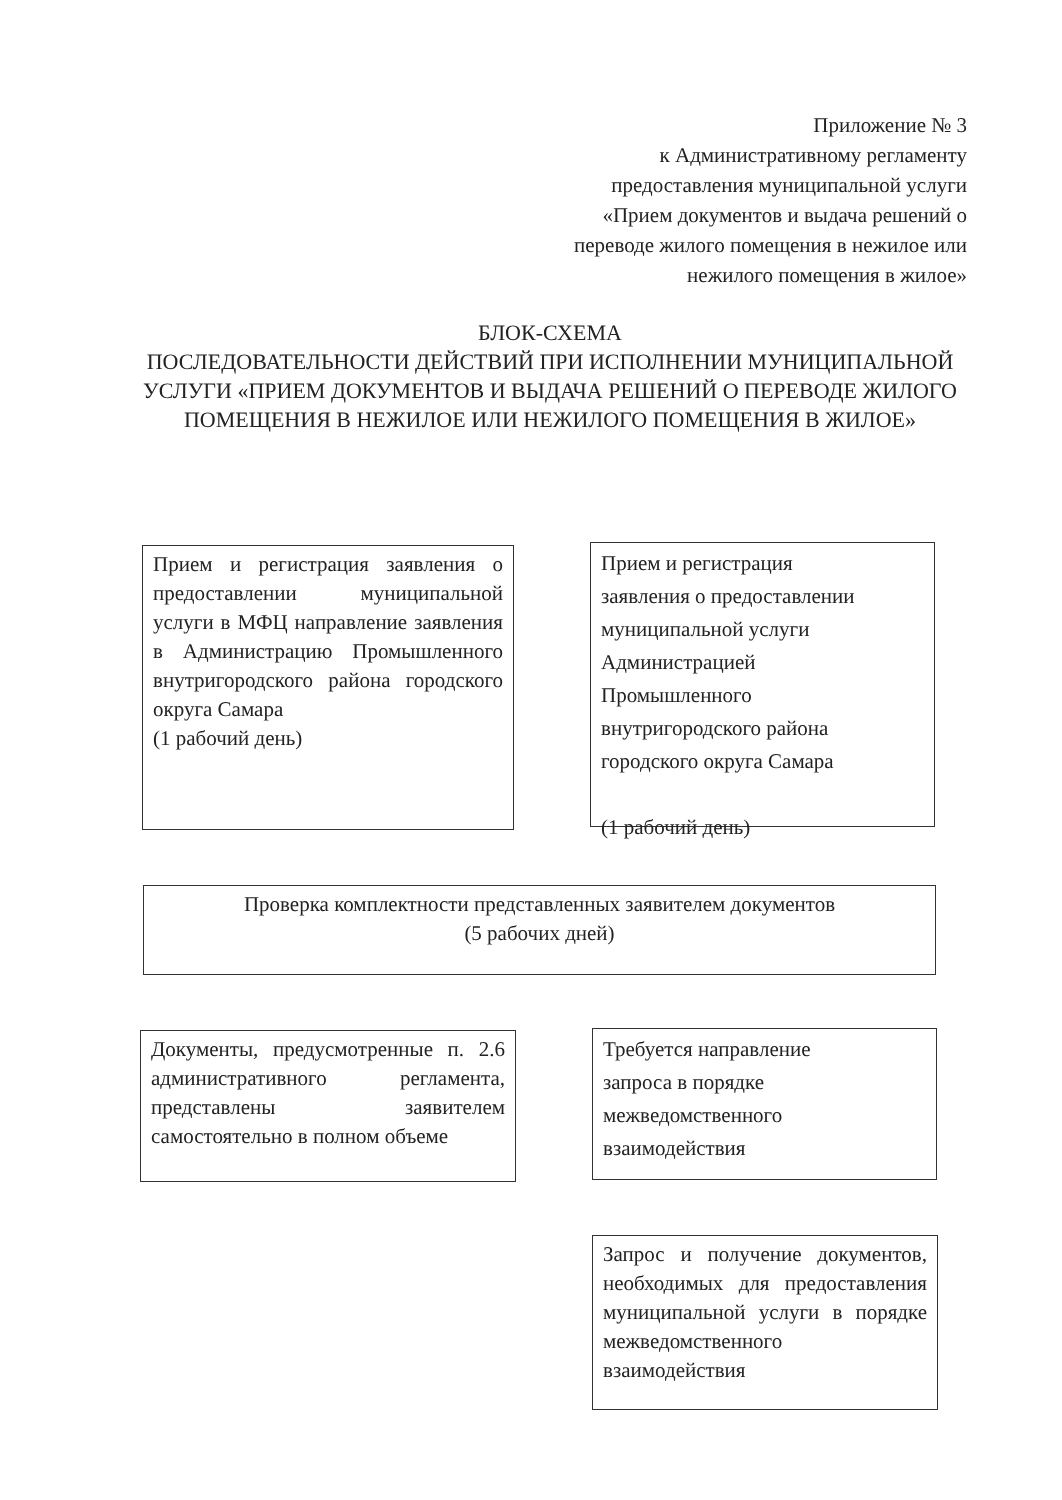Приложение № 3
к Административному регламенту
предоставления муниципальной услуги
«Прием документов и выдача решений о
переводе жилого помещения в нежилое или
нежилого помещения в жилое»
БЛОК-СХЕМА
ПОСЛЕДОВАТЕЛЬНОСТИ ДЕЙСТВИЙ ПРИ ИСПОЛНЕНИИ МУНИЦИПАЛЬНОЙ
УСЛУГИ «ПРИЕМ ДОКУМЕНТОВ И ВЫДАЧА РЕШЕНИЙ О ПЕРЕВОДЕ ЖИЛОГО
ПОМЕЩЕНИЯ В НЕЖИЛОЕ ИЛИ НЕЖИЛОГО ПОМЕЩЕНИЯ В ЖИЛОЕ»
Прием и регистрация заявления о предоставлении муниципальной услуги в МФЦ направление заявления в Администрацию Промышленного внутригородского района городского округа Самара
(1 рабочий день)
Прием и регистрация
заявления о предоставлении
муниципальной услуги
Администрацией
Промышленного
внутригородского района
городского округа Самара
(1 рабочий день)
Проверка комплектности представленных заявителем документов
(5 рабочих дней)
Документы, предусмотренные п. 2.6 административного регламента, представлены заявителем самостоятельно в полном объеме
Требуется направление
запроса в порядке
межведомственного
взаимодействия
Запрос и получение документов, необходимых для предоставления муниципальной услуги в порядке межведомственного взаимодействия